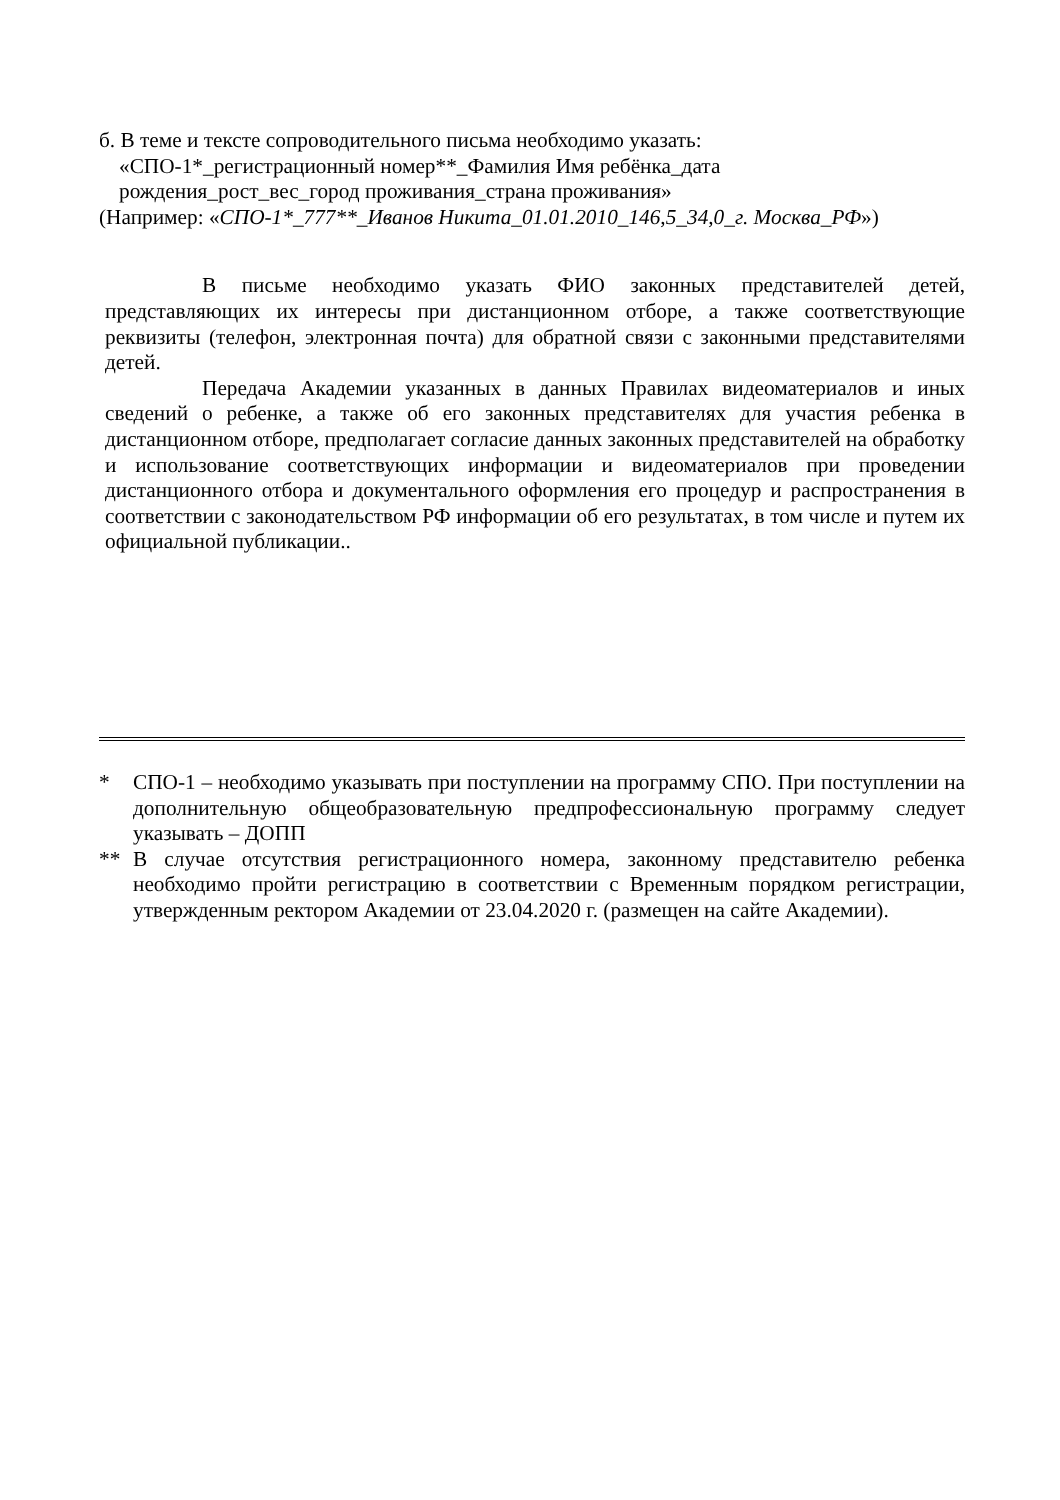б. В теме и тексте сопроводительного письма необходимо указать:
«СПО-1*_регистрационный номер**_Фамилия Имя ребёнка_дата
рождения_рост_вес_город проживания_страна проживания»
(Например: «СПО-1*_777**_Иванов Никита_01.01.2010_146,5_34,0_г. Москва_РФ»)
В письме необходимо указать ФИО законных представителей детей, представляющих их интересы при дистанционном отборе, а также соответствующие реквизиты (телефон, электронная почта) для обратной связи с законными представителями детей.
Передача Академии указанных в данных Правилах видеоматериалов и иных сведений о ребенке, а также об его законных представителях для участия ребенка в дистанционном отборе, предполагает согласие данных законных представителей на обработку и использование соответствующих информации и видеоматериалов при проведении дистанционного отбора и документального оформления его процедур и распространения в соответствии с законодательством РФ информации об его результатах, в том числе и путем их официальной публикации..
* СПО-1 – необходимо указывать при поступлении на программу СПО. При поступлении на дополнительную общеобразовательную предпрофессиональную программу следует указывать – ДОПП
** В случае отсутствия регистрационного номера, законному представителю ребенка необходимо пройти регистрацию в соответствии с Временным порядком регистрации, утвержденным ректором Академии от 23.04.2020 г. (размещен на сайте Академии).